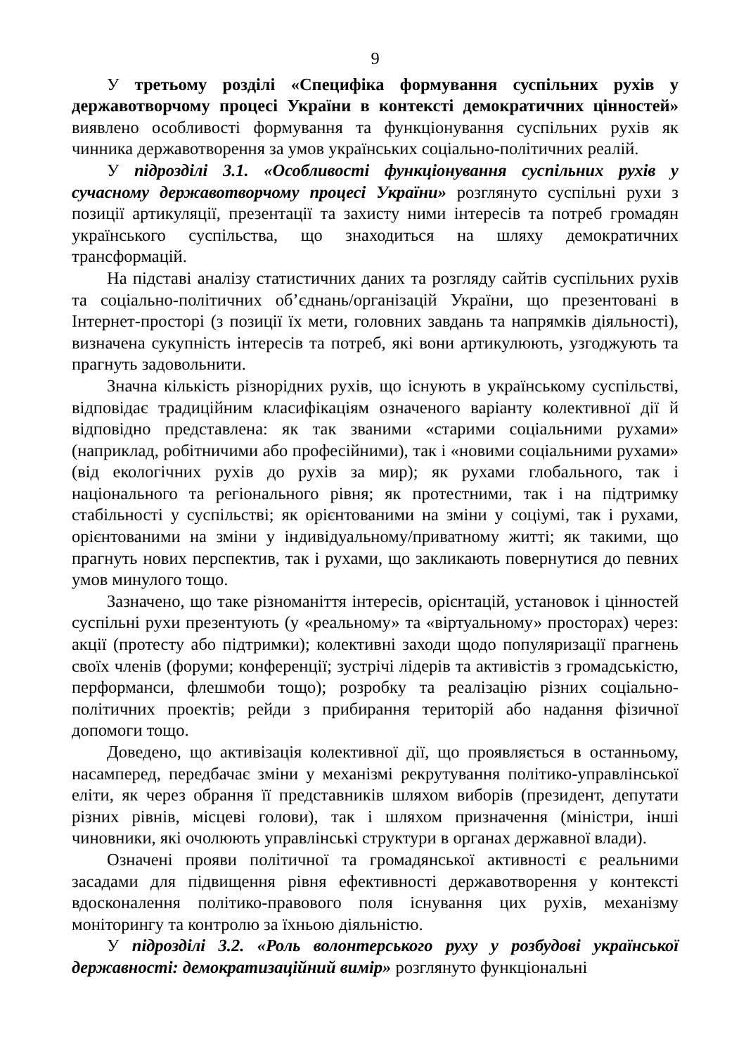9
У третьому розділі «Специфіка формування суспільних рухів у державотворчому процесі України в контексті демократичних цінностей» виявлено особливості формування та функціонування суспільних рухів як чинника державотворення за умов українських соціально-політичних реалій.
У підрозділі 3.1. «Особливості функціонування суспільних рухів у сучасному державотворчому процесі України» розглянуто суспільні рухи з позиції артикуляції, презентації та захисту ними інтересів та потреб громадян українського суспільства, що знаходиться на шляху демократичних трансформацій.
На підставі аналізу статистичних даних та розгляду сайтів суспільних рухів та соціально-політичних об’єднань/організацій України, що презентовані в Інтернет-просторі (з позиції їх мети, головних завдань та напрямків діяльності), визначена сукупність інтересів та потреб, які вони артикулюють, узгоджують та прагнуть задовольнити.
Значна кількість різнорідних рухів, що існують в українському суспільстві, відповідає традиційним класифікаціям означеного варіанту колективної дії й відповідно представлена: як так званими «старими соціальними рухами» (наприклад, робітничими або професійними), так і «новими соціальними рухами» (від екологічних рухів до рухів за мир); як рухами глобального, так і національного та регіонального рівня; як протестними, так і на підтримку стабільності у суспільстві; як орієнтованими на зміни у соціумі, так і рухами, орієнтованими на зміни у індивідуальному/приватному житті; як такими, що прагнуть нових перспектив, так і рухами, що закликають повернутися до певних умов минулого тощо.
Зазначено, що таке різноманіття інтересів, орієнтацій, установок і цінностей суспільні рухи презентують (у «реальному» та «віртуальному» просторах) через: акції (протесту або підтримки); колективні заходи щодо популяризації прагнень своїх членів (форуми; конференції; зустрічі лідерів та активістів з громадськістю, перформанси, флешмоби тощо); розробку та реалізацію різних соціально-політичних проектів; рейди з прибирання територій або надання фізичної допомоги тощо.
Доведено, що активізація колективної дії, що проявляється в останньому, насамперед, передбачає зміни у механізмі рекрутування політико-управлінської еліти, як через обрання її представників шляхом виборів (президент, депутати різних рівнів, місцеві голови), так і шляхом призначення (міністри, інші чиновники, які очолюють управлінські структури в органах державної влади).
Означені прояви політичної та громадянської активності є реальними засадами для підвищення рівня ефективності державотворення у контексті вдосконалення політико-правового поля існування цих рухів, механізму моніторингу та контролю за їхньою діяльністю.
У підрозділі 3.2. «Роль волонтерського руху у розбудові української державності: демократизаційний вимір» розглянуто функціональні